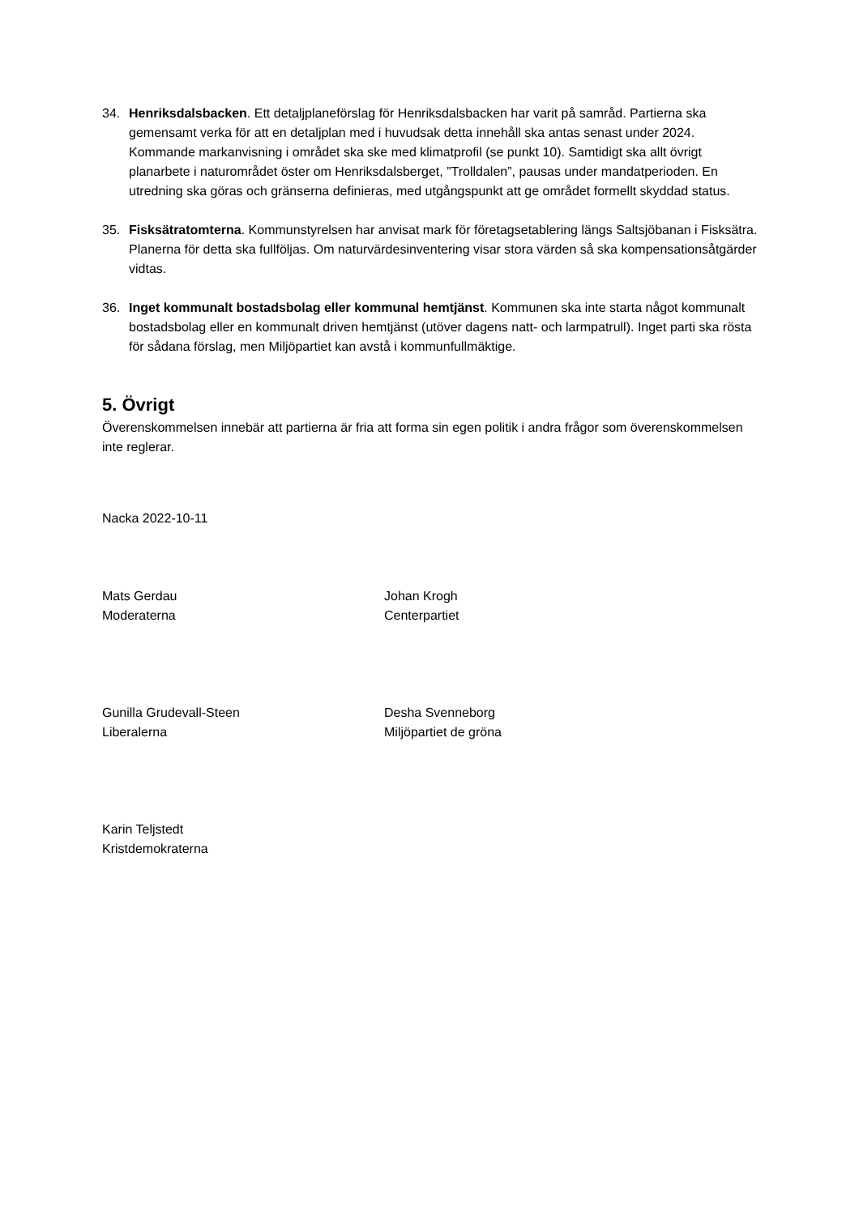34. Henriksdalsbacken. Ett detaljplaneförslag för Henriksdalsbacken har varit på samråd. Partierna ska gemensamt verka för att en detaljplan med i huvudsak detta innehåll ska antas senast under 2024. Kommande markanvisning i området ska ske med klimatprofil (se punkt 10). Samtidigt ska allt övrigt planarbete i naturområdet öster om Henriksdalsberget, ”Trolldalen”, pausas under mandatperioden. En utredning ska göras och gränserna definieras, med utgångspunkt att ge området formellt skyddad status.
35. Fisksätratomterna. Kommunstyrelsen har anvisat mark för företagsetablering längs Saltsjöbanan i Fisksätra. Planerna för detta ska fullföljas. Om naturvärdesinventering visar stora värden så ska kompensationsåtgärder vidtas.
36. Inget kommunalt bostadsbolag eller kommunal hemtjänst. Kommunen ska inte starta något kommunalt bostadsbolag eller en kommunalt driven hemtjänst (utöver dagens natt- och larmpatrull). Inget parti ska rösta för sådana förslag, men Miljöpartiet kan avstå i kommunfullmäktige.
5. Övrigt
Överenskommelsen innebär att partierna är fria att forma sin egen politik i andra frågor som överenskommelsen inte reglerar.
Nacka 2022-10-11
Mats Gerdau
Moderaterna
Johan Krogh
Centerpartiet
Gunilla Grudevall-Steen
Liberalerna
Desha Svenneborg
Miljöpartiet de gröna
Karin Teljstedt
Kristdemokraterna